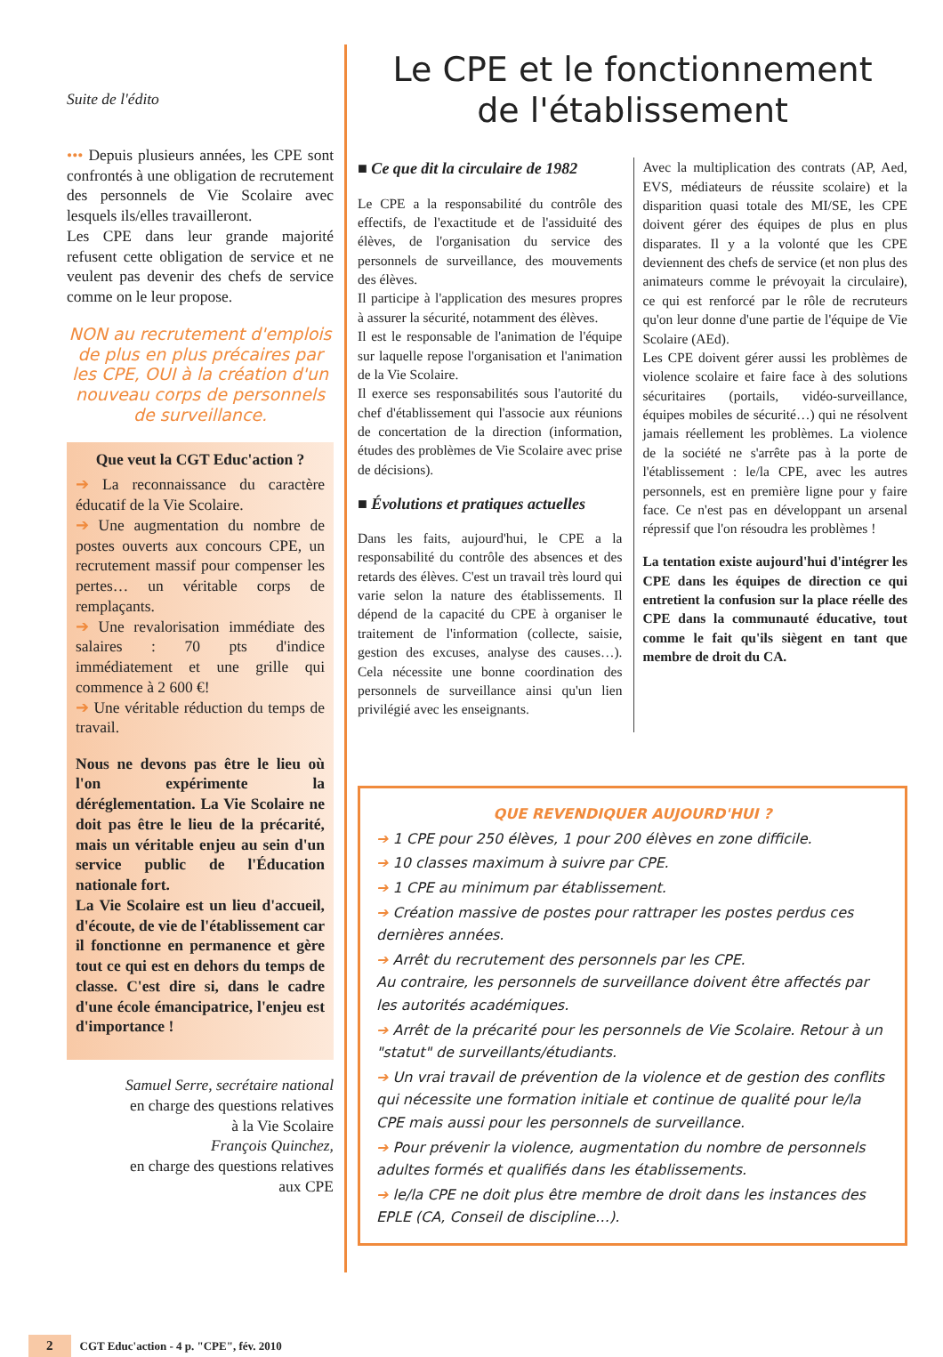Suite de l'édito
••• Depuis plusieurs années, les CPE sont confrontés à une obligation de recrutement des personnels de Vie Scolaire avec lesquels ils/elles travailleront.
Les CPE dans leur grande majorité refusent cette obligation de service et ne veulent pas devenir des chefs de service comme on le leur propose.
NON au recrutement d'emplois de plus en plus précaires par les CPE, OUI à la création d'un nouveau corps de personnels de surveillance.
Que veut la CGT Educ'action ?
➔ La reconnaissance du caractère éducatif de la Vie Scolaire.
➔ Une augmentation du nombre de postes ouverts aux concours CPE, un recrutement massif pour compenser les pertes… un véritable corps de remplaçants.
➔ Une revalorisation immédiate des salaires : 70 pts d'indice immédiatement et une grille qui commence à 2 600 €!
➔ Une véritable réduction du temps de travail.
Nous ne devons pas être le lieu où l'on expérimente la déréglementation. La Vie Scolaire ne doit pas être le lieu de la précarité, mais un véritable enjeu au sein d'un service public de l'Éducation nationale fort.
La Vie Scolaire est un lieu d'accueil, d'écoute, de vie de l'établissement car il fonctionne en permanence et gère tout ce qui est en dehors du temps de classe. C'est dire si, dans le cadre d'une école émancipatrice, l'enjeu est d'importance !
Samuel Serre, secrétaire national
en charge des questions relatives
à la Vie Scolaire
François Quinchez,
en charge des questions relatives
aux CPE
Le CPE et le fonctionnement
de l'établissement
■ Ce que dit la circulaire de 1982
Le CPE a la responsabilité du contrôle des effectifs, de l'exactitude et de l'assiduité des élèves, de l'organisation du service des personnels de surveillance, des mouvements des élèves.
Il participe à l'application des mesures propres à assurer la sécurité, notamment des élèves.
Il est le responsable de l'animation de l'équipe sur laquelle repose l'organisation et l'animation de la Vie Scolaire.
Il exerce ses responsabilités sous l'autorité du chef d'établissement qui l'associe aux réunions de concertation de la direction (information, études des problèmes de Vie Scolaire avec prise de décisions).
■ Évolutions et pratiques actuelles
Dans les faits, aujourd'hui, le CPE a la responsabilité du contrôle des absences et des retards des élèves. C'est un travail très lourd qui varie selon la nature des établissements. Il dépend de la capacité du CPE à organiser le traitement de l'information (collecte, saisie, gestion des excuses, analyse des causes…). Cela nécessite une bonne coordination des personnels de surveillance ainsi qu'un lien privilégié avec les enseignants.
Avec la multiplication des contrats (AP, Aed, EVS, médiateurs de réussite scolaire) et la disparition quasi totale des MI/SE, les CPE doivent gérer des équipes de plus en plus disparates. Il y a la volonté que les CPE deviennent des chefs de service (et non plus des animateurs comme le prévoyait la circulaire), ce qui est renforcé par le rôle de recruteurs qu'on leur donne d'une partie de l'équipe de Vie Scolaire (AEd).
Les CPE doivent gérer aussi les problèmes de violence scolaire et faire face à des solutions sécuritaires (portails, vidéo-surveillance, équipes mobiles de sécurité…) qui ne résolvent jamais réellement les problèmes. La violence de la société ne s'arrête pas à la porte de l'établissement : le/la CPE, avec les autres personnels, est en première ligne pour y faire face. Ce n'est pas en développant un arsenal répressif que l'on résoudra les problèmes !
La tentation existe aujourd'hui d'intégrer les CPE dans les équipes de direction ce qui entretient la confusion sur la place réelle des CPE dans la communauté éducative, tout comme le fait qu'ils siègent en tant que membre de droit du CA.
QUE REVENDIQUER AUJOURD'HUI ?
➔ 1 CPE pour 250 élèves, 1 pour 200 élèves en zone difficile.
➔ 10 classes maximum à suivre par CPE.
➔ 1 CPE au minimum par établissement.
➔ Création massive de postes pour rattraper les postes perdus ces dernières années.
➔ Arrêt du recrutement des personnels par les CPE.
Au contraire, les personnels de surveillance doivent être affectés par les autorités académiques.
➔ Arrêt de la précarité pour les personnels de Vie Scolaire. Retour à un "statut" de surveillants/étudiants.
➔ Un vrai travail de prévention de la violence et de gestion des conflits qui nécessite une formation initiale et continue de qualité pour le/la CPE mais aussi pour les personnels de surveillance.
➔ Pour prévenir la violence, augmentation du nombre de personnels adultes formés et qualifiés dans les établissements.
➔ le/la CPE ne doit plus être membre de droit dans les instances des EPLE (CA, Conseil de discipline…).
2 CGT Educ'action - 4 p. "CPE", fév. 2010